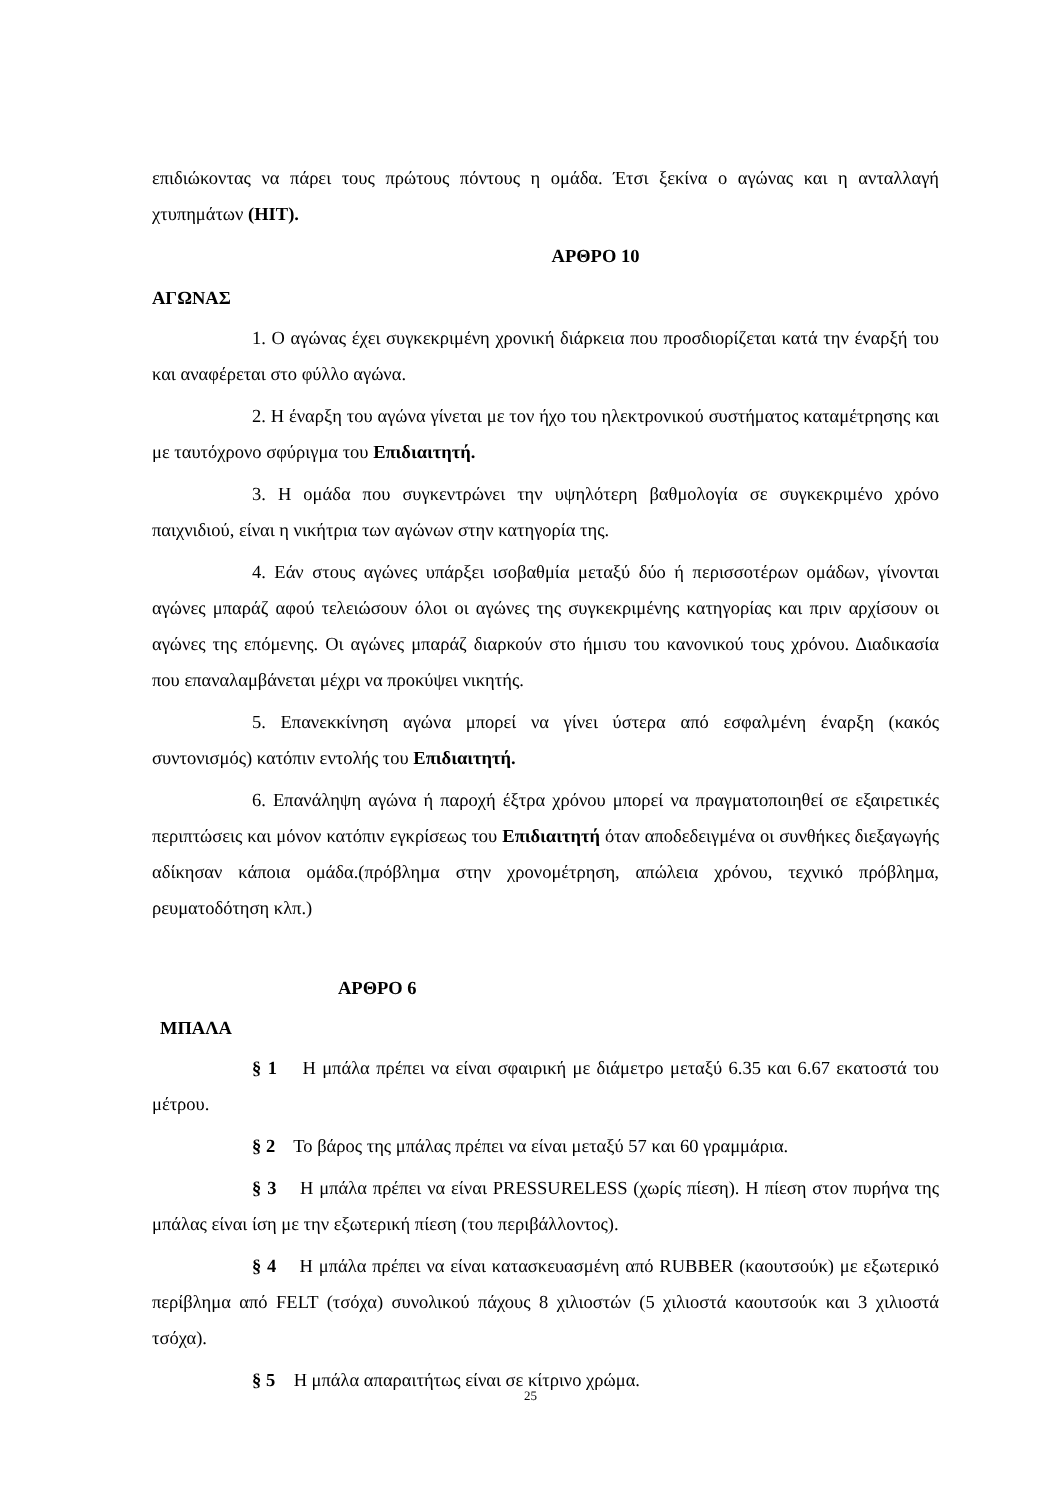επιδιώκοντας να πάρει τους πρώτους πόντους η ομάδα. Έτσι ξεκίνα ο αγώνας και η ανταλλαγή χτυπημάτων (HIT).
ΑΡΘΡΟ 10
ΑΓΩΝΑΣ
1. Ο αγώνας έχει συγκεκριμένη χρονική διάρκεια που προσδιορίζεται κατά την έναρξή του και αναφέρεται στο φύλλο αγώνα.
2. Η έναρξη του αγώνα γίνεται με τον ήχο του ηλεκτρονικού συστήματος καταμέτρησης και με ταυτόχρονο σφύριγμα του Επιδιαιτητή.
3. Η ομάδα που συγκεντρώνει την υψηλότερη βαθμολογία σε συγκεκριμένο χρόνο παιχνιδιού, είναι η νικήτρια των αγώνων στην κατηγορία της.
4. Εάν στους αγώνες υπάρξει ισοβαθμία μεταξύ δύο ή περισσοτέρων ομάδων, γίνονται αγώνες μπαράζ αφού τελειώσουν όλοι οι αγώνες της συγκεκριμένης κατηγορίας και πριν αρχίσουν οι αγώνες της επόμενης. Οι αγώνες μπαράζ διαρκούν στο ήμισυ του κανονικού τους χρόνου. Διαδικασία που επαναλαμβάνεται μέχρι να προκύψει νικητής.
5. Επανεκκίνηση αγώνα μπορεί να γίνει ύστερα από εσφαλμένη έναρξη (κακός συντονισμός) κατόπιν εντολής του Επιδιαιτητή.
6. Επανάληψη αγώνα ή παροχή έξτρα χρόνου μπορεί να πραγματοποιηθεί σε εξαιρετικές περιπτώσεις και μόνον κατόπιν εγκρίσεως του Επιδιαιτητή όταν αποδεδειγμένα οι συνθήκες διεξαγωγής αδίκησαν κάποια ομάδα.(πρόβλημα στην χρονομέτρηση, απώλεια χρόνου, τεχνικό πρόβλημα, ρευματοδότηση κλπ.)
ΑΡΘΡΟ 6
ΜΠΑΛΑ
§ 1 Η μπάλα πρέπει να είναι σφαιρική με διάμετρο μεταξύ 6.35 και 6.67 εκατοστά του μέτρου.
§ 2 Το βάρος της μπάλας πρέπει να είναι μεταξύ 57 και 60 γραμμάρια.
§ 3 Η μπάλα πρέπει να είναι PRESSURELESS (χωρίς πίεση). Η πίεση στον πυρήνα της μπάλας είναι ίση με την εξωτερική πίεση (του περιβάλλοντος).
§ 4 Η μπάλα πρέπει να είναι κατασκευασμένη από RUBBER (καουτσούκ) με εξωτερικό περίβλημα από FELT (τσόχα) συνολικού πάχους 8 χιλιοστών (5 χιλιοστά καουτσούκ και 3 χιλιοστά τσόχα).
§ 5 Η μπάλα απαραιτήτως είναι σε κίτρινο χρώμα.
25